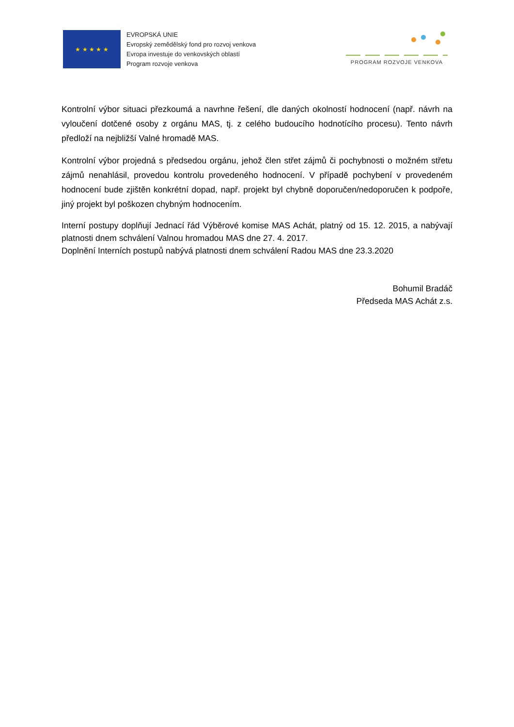★ ★ ★ ★ ★
EVROPSKÁ UNIE
Evropský zemědělský fond pro rozvoj venkova
Evropa investuje do venkovských oblastí
Program rozvoje venkova
PROGRAM ROZVOJE VENKOVA
Kontrolní výbor situaci přezkoumá a navrhne řešení, dle daných okolností hodnocení (např. návrh na vyloučení dotčené osoby z orgánu MAS, tj. z celého budoucího hodnotícího procesu). Tento návrh předloží na nejbližší Valné hromadě MAS.
Kontrolní výbor projedná s předsedou orgánu, jehož člen střet zájmů či pochybnosti o možném střetu zájmů nenahlásil, provedou kontrolu provedeného hodnocení. V případě pochybení v provedeném hodnocení bude zjištěn konkrétní dopad, např. projekt byl chybně doporučen/nedoporučen k podpoře, jiný projekt byl poškozen chybným hodnocením.
Interní postupy doplňují Jednací řád Výběrové komise MAS Achát, platný od 15. 12. 2015, a nabývají platnosti dnem schválení Valnou hromadou MAS dne 27. 4. 2017.
Doplnění Interních postupů nabývá platnosti dnem schválení Radou MAS dne 23.3.2020
Bohumil Bradáč
Předseda MAS Achát z.s.